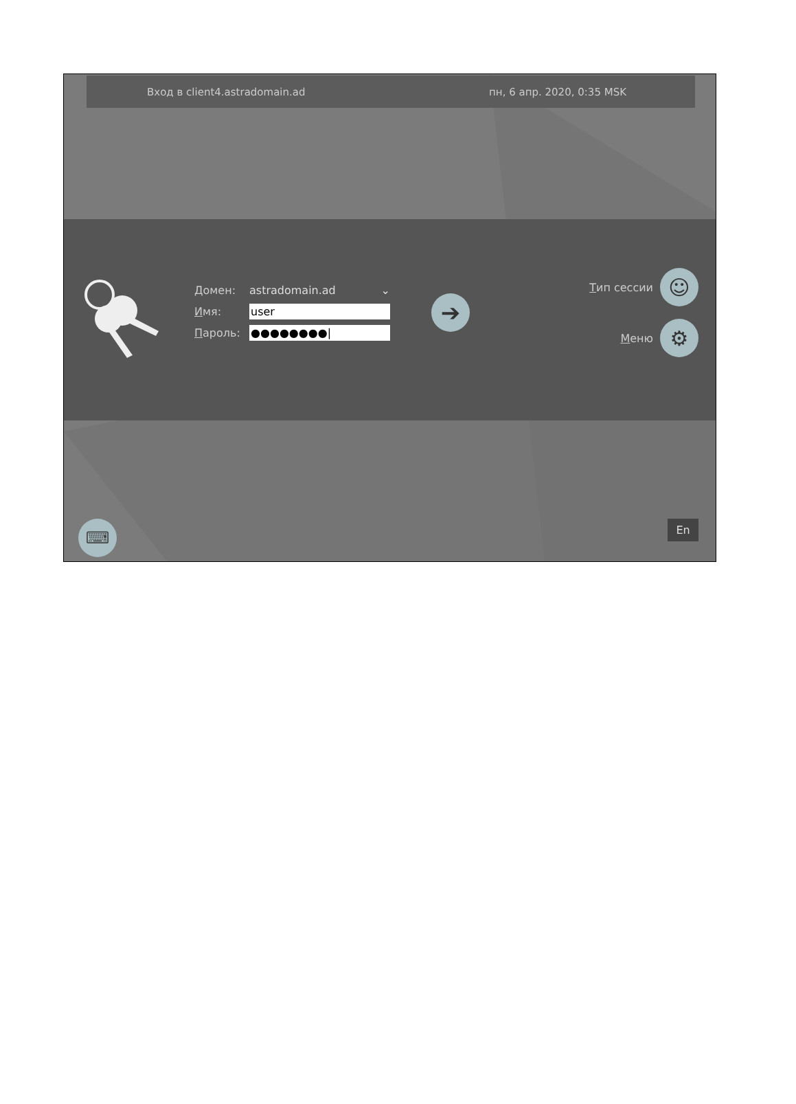Вход в client4.astradomain.ad пн, 6 апр. 2020, 0:35 MSK
Домен: astradomain.ad ⌄
Имя: user
Пароль: ●●●●●●●●|
➔
Тип сессии ☺
Меню ⚙
⌨ En